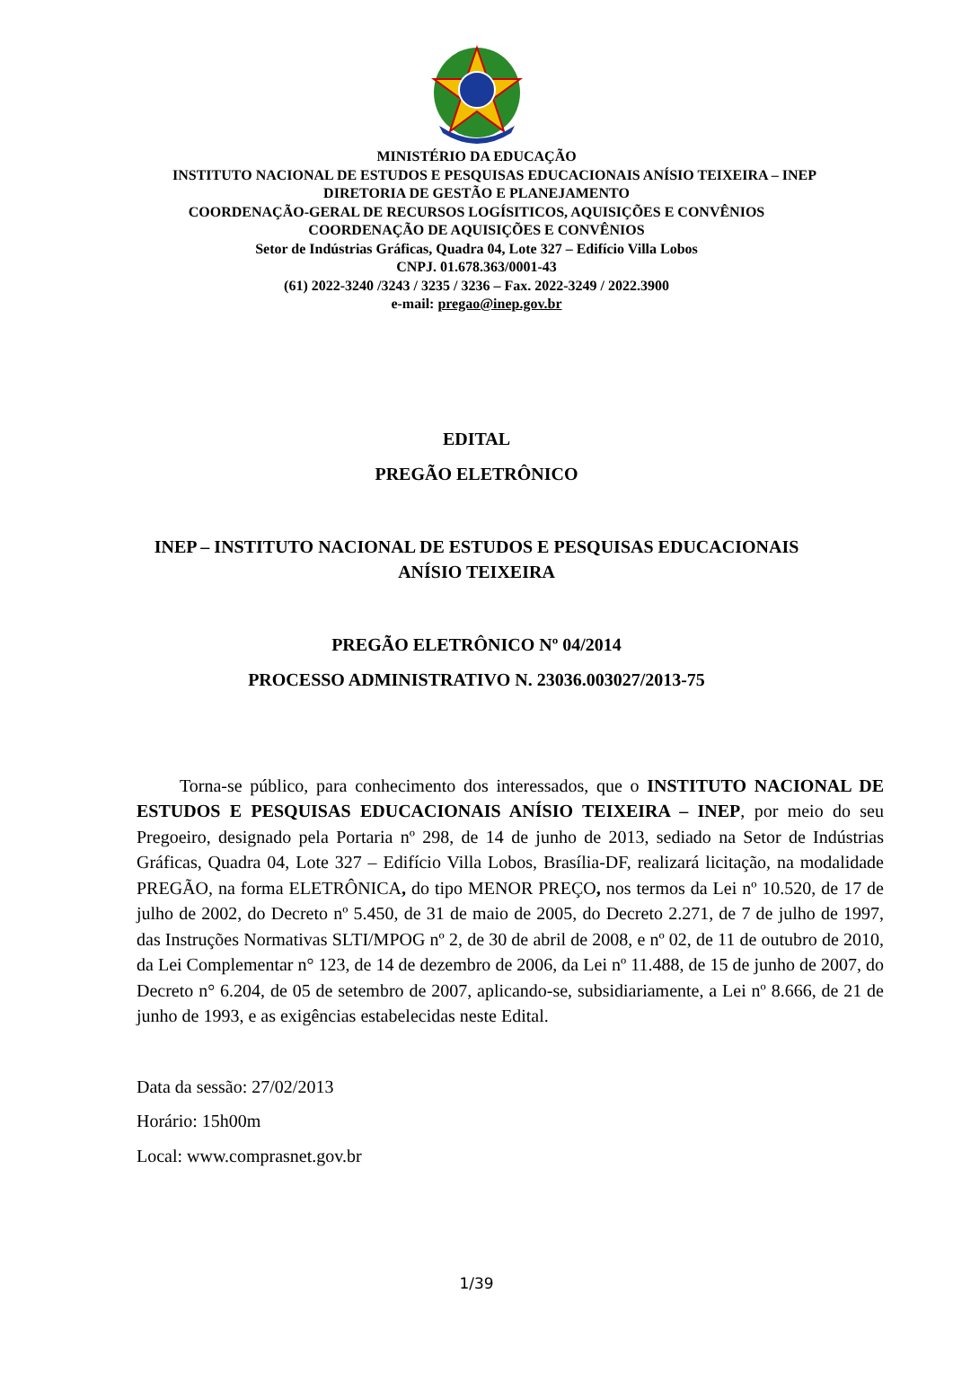MINISTÉRIO DA EDUCAÇÃO
INSTITUTO NACIONAL DE ESTUDOS E PESQUISAS EDUCACIONAIS ANÍSIO TEIXEIRA – INEP
DIRETORIA DE GESTÃO E PLANEJAMENTO
COORDENAÇÃO-GERAL DE RECURSOS LOGÍSITICOS, AQUISIÇÕES E CONVÊNIOS
COORDENAÇÃO DE AQUISIÇÕES E CONVÊNIOS
Setor de Indústrias Gráficas, Quadra 04, Lote 327 – Edifício Villa Lobos
CNPJ. 01.678.363/0001-43
(61) 2022-3240 /3243 / 3235 / 3236 – Fax. 2022-3249 / 2022.3900
e-mail: pregao@inep.gov.br
EDITAL
PREGÃO ELETRÔNICO
INEP – INSTITUTO NACIONAL DE ESTUDOS E PESQUISAS EDUCACIONAIS
ANÍSIO TEIXEIRA
PREGÃO ELETRÔNICO Nº 04/2014
PROCESSO ADMINISTRATIVO N. 23036.003027/2013-75
Torna-se público, para conhecimento dos interessados, que o INSTITUTO NACIONAL DE ESTUDOS E PESQUISAS EDUCACIONAIS ANÍSIO TEIXEIRA – INEP, por meio do seu Pregoeiro, designado pela Portaria nº 298, de 14 de junho de 2013, sediado na Setor de Indústrias Gráficas, Quadra 04, Lote 327 – Edifício Villa Lobos, Brasília-DF, realizará licitação, na modalidade PREGÃO, na forma ELETRÔNICA, do tipo MENOR PREÇO, nos termos da Lei nº 10.520, de 17 de julho de 2002, do Decreto nº 5.450, de 31 de maio de 2005, do Decreto 2.271, de 7 de julho de 1997, das Instruções Normativas SLTI/MPOG nº 2, de 30 de abril de 2008, e nº 02, de 11 de outubro de 2010, da Lei Complementar n° 123, de 14 de dezembro de 2006, da Lei nº 11.488, de 15 de junho de 2007, do Decreto n° 6.204, de 05 de setembro de 2007, aplicando-se, subsidiariamente, a Lei nº 8.666, de 21 de junho de 1993, e as exigências estabelecidas neste Edital.
Data da sessão: 27/02/2013
Horário: 15h00m
Local: www.comprasnet.gov.br
1/39